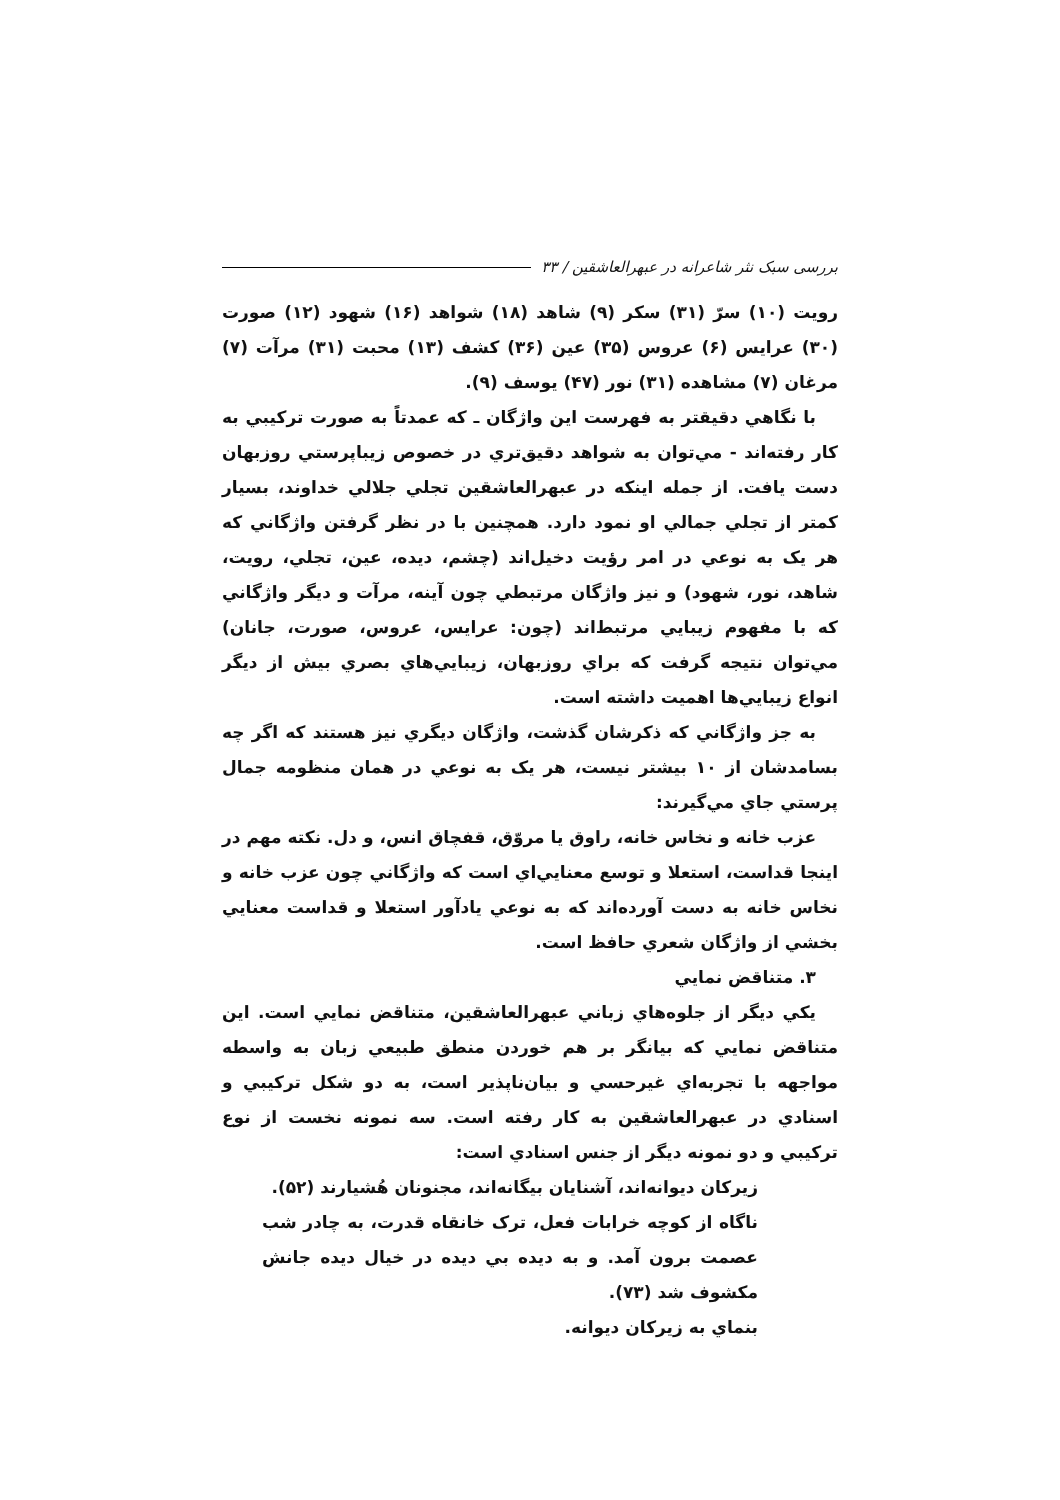بررسی سبک نثر شاعرانه در عبهرالعاشقین / ۳۳
رويت (۱۰) سرّ (۳۱) سکر (۹) شاهد (۱۸) شواهد (۱۶) شهود (۱۲) صورت (۳۰) عرايس (۶) عروس (۳۵) عين (۳۶) کشف (۱۳) محبت (۳۱) مرآت (۷) مرغان (۷) مشاهده (۳۱) نور (۴۷) يوسف (۹).
با نگاهي دقيقتر به فهرست اين واژگان ـ که عمدتاً به صورت ترکيبي به کار رفته‌اند - مي‌توان به شواهد دقيق‌تري در خصوص زيباپرستي روزبهان دست يافت. از جمله اينکه در عبهرالعاشقين تجلي جلالي خداوند، بسيار کمتر از تجلي جمالي او نمود دارد. همچنين با در نظر گرفتن واژگاني که هر يک به نوعي در امر رؤيت دخيل‌اند (چشم، ديده، عين، تجلي، رويت، شاهد، نور، شهود) و نيز واژگان مرتبطي چون آينه، مرآت و ديگر واژگاني که با مفهوم زيبايي مرتبط‌اند (چون: عرايس، عروس، صورت، جانان) مي‌توان نتيجه گرفت که براي روزبهان، زيبايي‌هاي بصري بيش از ديگر انواع زيبايي‌ها اهميت داشته است.
به جز واژگاني که ذکرشان گذشت، واژگان ديگري نيز هستند که اگر چه بسامدشان از ۱۰ بيشتر نيست، هر يک به نوعي در همان منظومه جمال پرستي جاي مي‌گيرند:
عزب خانه و نخاس خانه، راوق يا مروّق، قفچاق انس، و دل. نکته مهم در اينجا قداست، استعلا و توسع معنايي‌اي است که واژگاني چون عزب خانه و نخاس خانه به دست آورده‌اند که به نوعي يادآور استعلا و قداست معنايي بخشي از واژگان شعري حافظ است.
۳. متناقض نمايي
يکي ديگر از جلوه‌هاي زباني عبهرالعاشقين، متناقض نمايي است. اين متناقض نمايي که بيانگر بر هم خوردن منطق طبيعي زبان به واسطه مواجهه با تجربه‌اي غيرحسي و بيان‌ناپذير است، به دو شکل ترکيبي و اسنادي در عبهرالعاشقين به کار رفته است. سه نمونه نخست از نوع ترکيبي و دو نمونه ديگر از جنس اسنادي است:
زيرکان ديوانه‌اند، آشنايان بيگانه‌اند، مجنونان هُشيارند (۵۲).
ناگاه از کوچه خرابات فعل، ترک خانقاه قدرت، به چادر شب عصمت برون آمد. و به ديده بي ديده در خيال ديده جانش مکشوف شد (۷۳).
بنماي به زيرکان ديوانه.